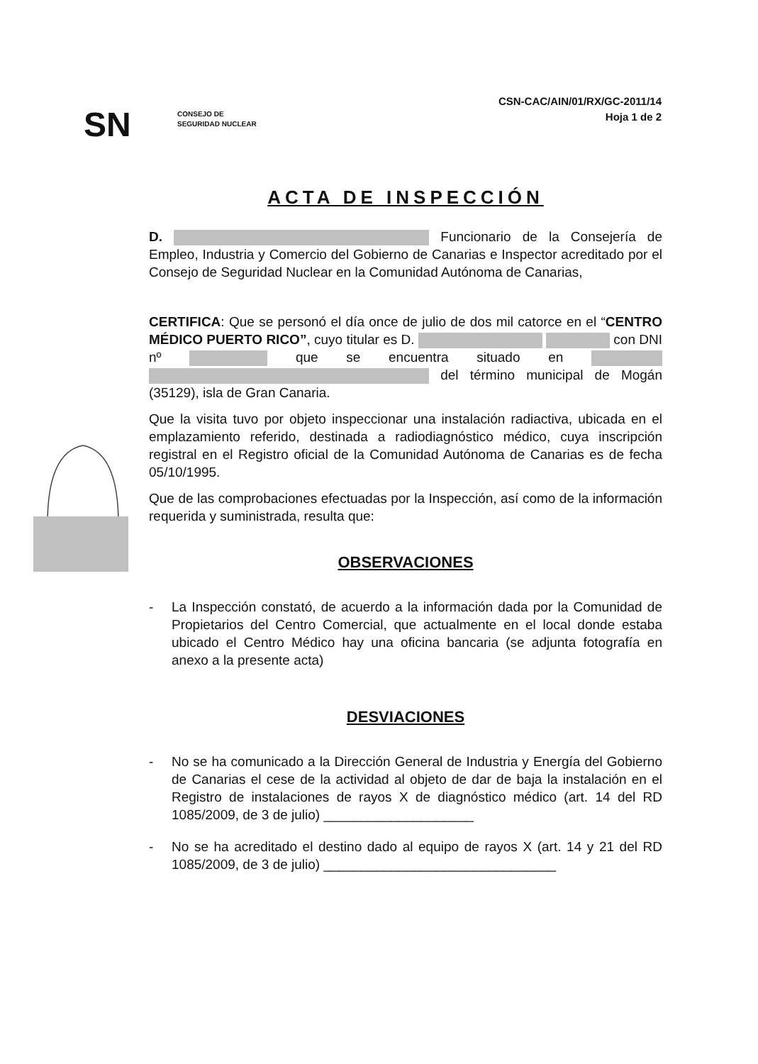SN
CONSEJO DE
SEGURIDAD NUCLEAR
CSN-CAC/AIN/01/RX/GC-2011/14
Hoja 1 de 2
ACTA DE INSPECCIÓN
D. Funcionario de la Consejería de Empleo, Industria y Comercio del Gobierno de Canarias e Inspector acreditado por el Consejo de Seguridad Nuclear en la Comunidad Autónoma de Canarias,
CERTIFICA: Que se personó el día once de julio de dos mil catorce en el “CENTRO MÉDICO PUERTO RICO”, cuyo titular es D. con DNI nº que se encuentra situado en del término municipal de Mogán (35129), isla de Gran Canaria.
Que la visita tuvo por objeto inspeccionar una instalación radiactiva, ubicada en el emplazamiento referido, destinada a radiodiagnóstico médico, cuya inscripción registral en el Registro oficial de la Comunidad Autónoma de Canarias es de fecha 05/10/1995.
Que de las comprobaciones efectuadas por la Inspección, así como de la información requerida y suministrada, resulta que:
OBSERVACIONES
- La Inspección constató, de acuerdo a la información dada por la Comunidad de Propietarios del Centro Comercial, que actualmente en el local donde estaba ubicado el Centro Médico hay una oficina bancaria (se adjunta fotografía en anexo a la presente acta)
DESVIACIONES
- No se ha comunicado a la Dirección General de Industria y Energía del Gobierno de Canarias el cese de la actividad al objeto de dar de baja la instalación en el Registro de instalaciones de rayos X de diagnóstico médico (art. 14 del RD 1085/2009, de 3 de julio) ____________________
- No se ha acreditado el destino dado al equipo de rayos X (art. 14 y 21 del RD 1085/2009, de 3 de julio) _______________________________